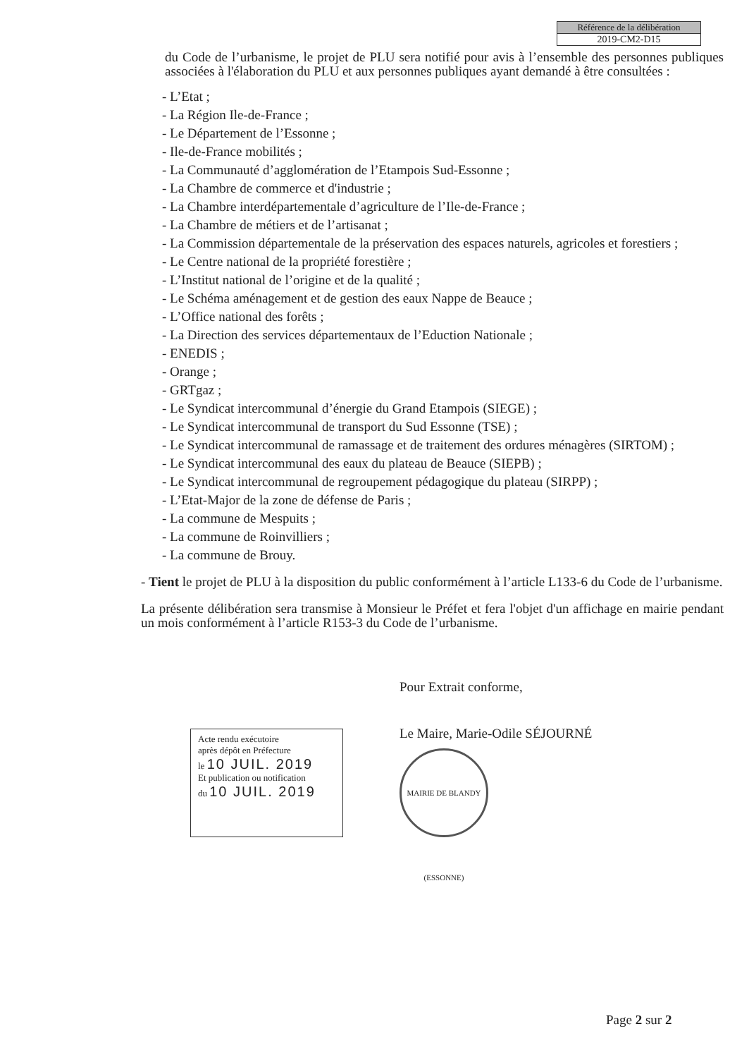Référence de la délibération
2019-CM2-D15
du Code de l’urbanisme, le projet de PLU sera notifié pour avis à l’ensemble des personnes publiques associées à l'élaboration du PLU et aux personnes publiques ayant demandé à être consultées :
- L’Etat ;
- La Région Ile-de-France ;
- Le Département de l’Essonne ;
- Ile-de-France mobilités ;
- La Communauté d’agglomération de l’Etampois Sud-Essonne ;
- La Chambre de commerce et d'industrie ;
- La Chambre interdépartementale d’agriculture de l’Ile-de-France ;
- La Chambre de métiers et de l’artisanat ;
- La Commission départementale de la préservation des espaces naturels, agricoles et forestiers ;
- Le Centre national de la propriété forestière ;
- L’Institut national de l’origine et de la qualité ;
- Le Schéma aménagement et de gestion des eaux Nappe de Beauce ;
- L’Office national des forêts ;
- La Direction des services départementaux de l’Eduction Nationale ;
- ENEDIS ;
- Orange ;
- GRTgaz ;
- Le Syndicat intercommunal d’énergie du Grand Etampois (SIEGE) ;
- Le Syndicat intercommunal de transport du Sud Essonne (TSE) ;
- Le Syndicat intercommunal de ramassage et de traitement des ordures ménagères (SIRTOM) ;
- Le Syndicat intercommunal des eaux du plateau de Beauce (SIEPB) ;
- Le Syndicat intercommunal de regroupement pédagogique du plateau (SIRPP) ;
- L’Etat-Major de la zone de défense de Paris ;
- La commune de Mespuits ;
- La commune de Roinvilliers ;
- La commune de Brouy.
- Tient le projet de PLU à la disposition du public conformément à l’article L133-6 du Code de l’urbanisme.
La présente délibération sera transmise à Monsieur le Préfet et fera l'objet d'un affichage en mairie pendant un mois conformément à l’article R153-3 du Code de l’urbanisme.
Acte rendu exécutoire
après dépôt en Préfecture
le 10 JUIL. 2019
Et publication ou notification
du 10 JUIL. 2019
Pour Extrait conforme,
Le Maire, Marie-Odile SÉJOURNÉ
MAIRIE DE BLANDY (ESSONNE)
Page 2 sur 2